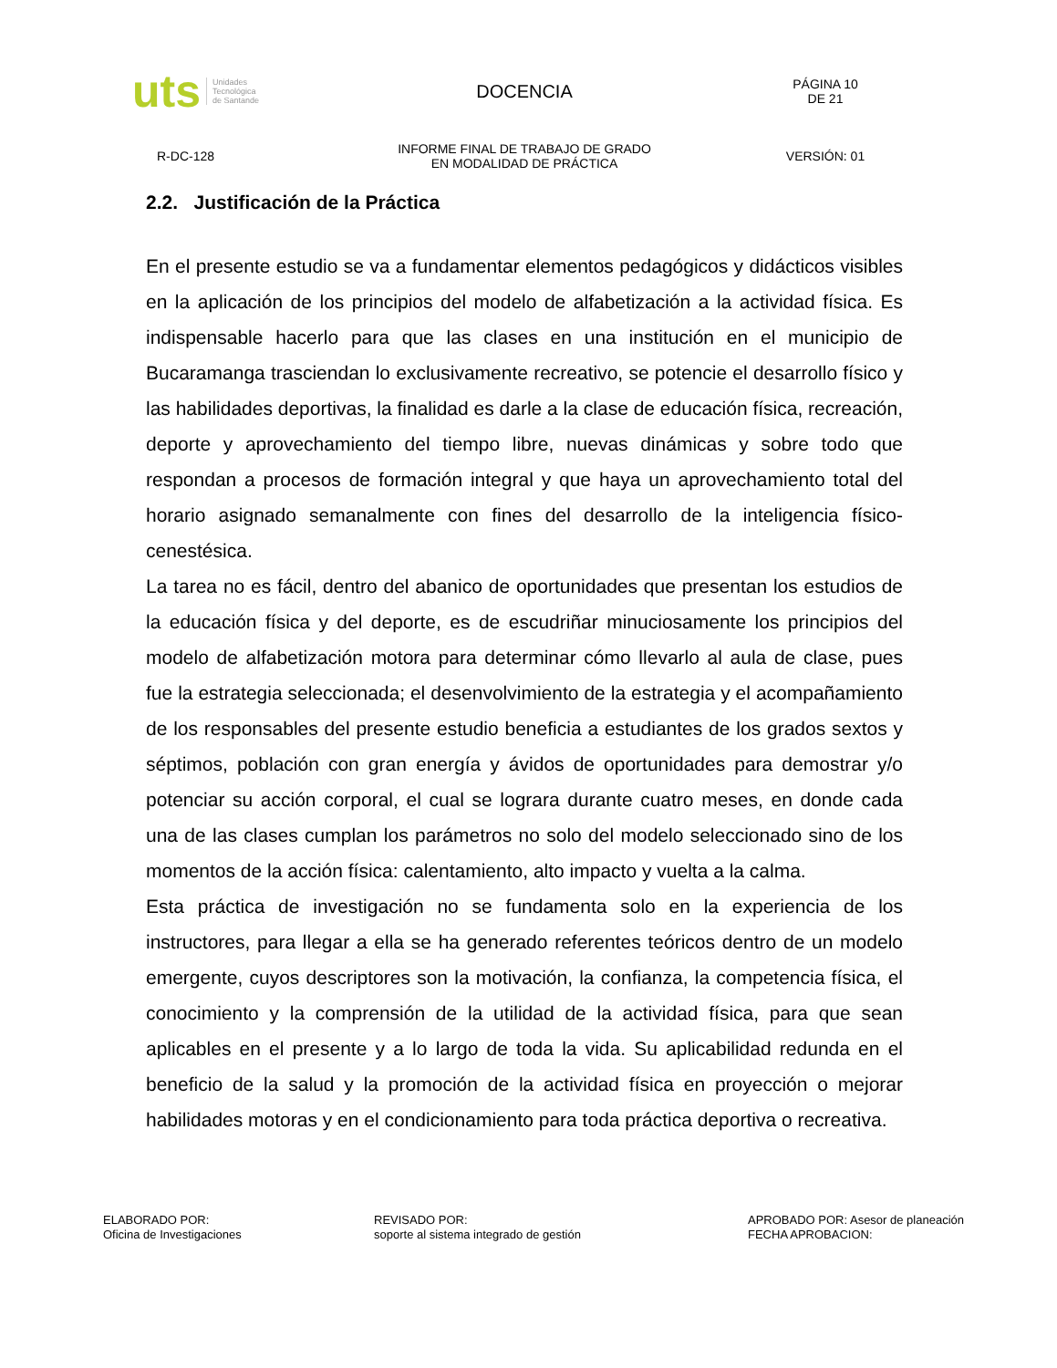uts Unidades
Tecnológica
de Santande
DOCENCIA
PÁGINA 10
DE 21
R-DC-128
INFORME FINAL DE TRABAJO DE GRADO
EN MODALIDAD DE PRÁCTICA
VERSIÓN: 01
2.2. Justificación de la Práctica
En el presente estudio se va a fundamentar elementos pedagógicos y didácticos visibles en la aplicación de los principios del modelo de alfabetización a la actividad física. Es indispensable hacerlo para que las clases en una institución en el municipio de Bucaramanga trasciendan lo exclusivamente recreativo, se potencie el desarrollo físico y las habilidades deportivas, la finalidad es darle a la clase de educación física, recreación, deporte y aprovechamiento del tiempo libre, nuevas dinámicas y sobre todo que respondan a procesos de formación integral y que haya un aprovechamiento total del horario asignado semanalmente con fines del desarrollo de la inteligencia físico-cenestésica.
La tarea no es fácil, dentro del abanico de oportunidades que presentan los estudios de la educación física y del deporte, es de escudriñar minuciosamente los principios del modelo de alfabetización motora para determinar cómo llevarlo al aula de clase, pues fue la estrategia seleccionada; el desenvolvimiento de la estrategia y el acompañamiento de los responsables del presente estudio beneficia a estudiantes de los grados sextos y séptimos, población con gran energía y ávidos de oportunidades para demostrar y/o potenciar su acción corporal, el cual se lograra durante cuatro meses, en donde cada una de las clases cumplan los parámetros no solo del modelo seleccionado sino de los momentos de la acción física: calentamiento, alto impacto y vuelta a la calma.
Esta práctica de investigación no se fundamenta solo en la experiencia de los instructores, para llegar a ella se ha generado referentes teóricos dentro de un modelo emergente, cuyos descriptores son la motivación, la confianza, la competencia física, el conocimiento y la comprensión de la utilidad de la actividad física, para que sean aplicables en el presente y a lo largo de toda la vida. Su aplicabilidad redunda en el beneficio de la salud y la promoción de la actividad física en proyección o mejorar habilidades motoras y en el condicionamiento para toda práctica deportiva o recreativa.
ELABORADO POR:
Oficina de Investigaciones
REVISADO POR:
soporte al sistema integrado de gestión
APROBADO POR: Asesor de planeación
FECHA APROBACION: